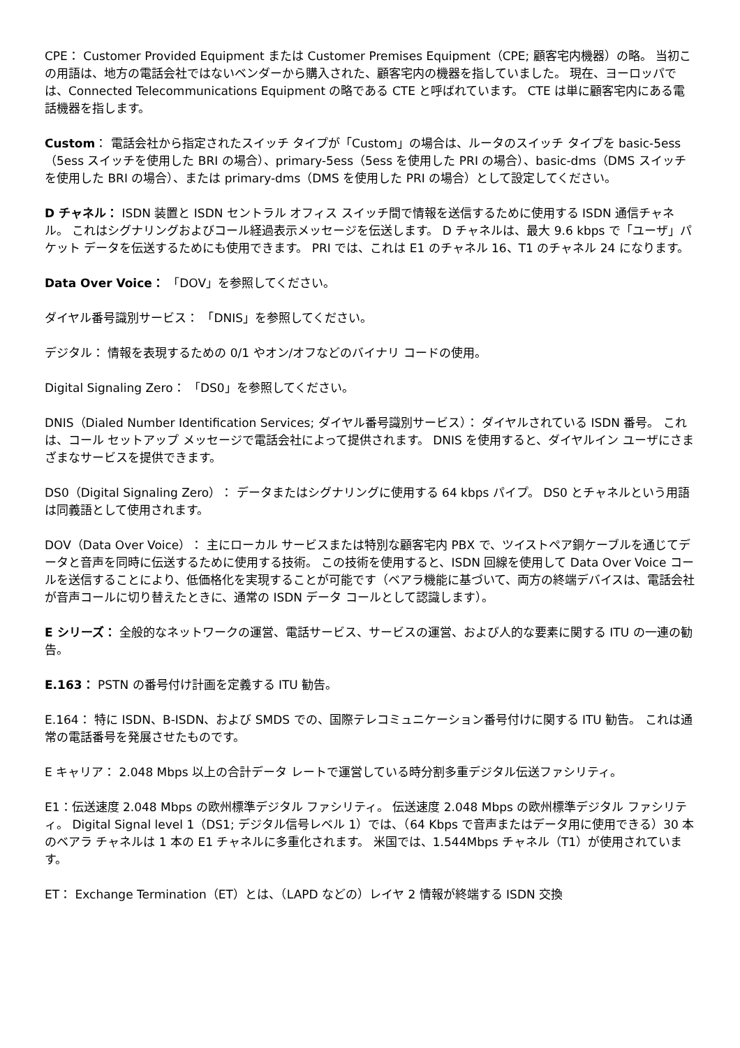CPE： Customer Provided Equipment または Customer Premises Equipment（CPE; 顧客宅内機器）の略。 当初この用語は、地方の電話会社ではないベンダーから購入された、顧客宅内の機器を指していました。 現在、ヨーロッパでは、Connected Telecommunications Equipment の略である CTE と呼ばれています。 CTE は単に顧客宅内にある電話機器を指します。
Custom： 電話会社から指定されたスイッチ タイプが「Custom」の場合は、ルータのスイッチ タイプを basic-5ess（5ess スイッチを使用した BRI の場合）、primary-5ess（5ess を使用した PRI の場合）、basic-dms（DMS スイッチを使用した BRI の場合）、または primary-dms（DMS を使用した PRI の場合）として設定してください。
D チャネル： ISDN 装置と ISDN セントラル オフィス スイッチ間で情報を送信するために使用する ISDN 通信チャネル。 これはシグナリングおよびコール経過表示メッセージを伝送します。 D チャネルは、最大 9.6 kbps で「ユーザ」パケット データを伝送するためにも使用できます。 PRI では、これは E1 のチャネル 16、T1 のチャネル 24 になります。
Data Over Voice： 「DOV」を参照してください。
ダイヤル番号識別サービス： 「DNIS」を参照してください。
デジタル： 情報を表現するための 0/1 やオン/オフなどのバイナリ コードの使用。
Digital Signaling Zero： 「DS0」を参照してください。
DNIS（Dialed Number Identification Services; ダイヤル番号識別サービス）： ダイヤルされている ISDN 番号。 これは、コール セットアップ メッセージで電話会社によって提供されます。 DNIS を使用すると、ダイヤルイン ユーザにさまざまなサービスを提供できます。
DS0（Digital Signaling Zero）： データまたはシグナリングに使用する 64 kbps パイプ。 DS0 とチャネルという用語は同義語として使用されます。
DOV（Data Over Voice）： 主にローカル サービスまたは特別な顧客宅内 PBX で、ツイストペア銅ケーブルを通じてデータと音声を同時に伝送するために使用する技術。 この技術を使用すると、ISDN 回線を使用して Data Over Voice コールを送信することにより、低価格化を実現することが可能です（ベアラ機能に基づいて、両方の終端デバイスは、電話会社が音声コールに切り替えたときに、通常の ISDN データ コールとして認識します）。
E シリーズ： 全般的なネットワークの運営、電話サービス、サービスの運営、および人的な要素に関する ITU の一連の勧告。
E.163： PSTN の番号付け計画を定義する ITU 勧告。
E.164： 特に ISDN、B-ISDN、および SMDS での、国際テレコミュニケーション番号付けに関する ITU 勧告。 これは通常の電話番号を発展させたものです。
E キャリア： 2.048 Mbps 以上の合計データ レートで運営している時分割多重デジタル伝送ファシリティ。
E1：伝送速度 2.048 Mbps の欧州標準デジタル ファシリティ。 伝送速度 2.048 Mbps の欧州標準デジタル ファシリティ。 Digital Signal level 1（DS1; デジタル信号レベル 1）では、（64 Kbps で音声またはデータ用に使用できる）30 本のベアラ チャネルは 1 本の E1 チャネルに多重化されます。 米国では、1.544Mbps チャネル（T1）が使用されています。
ET： Exchange Termination（ET）とは、（LAPD などの）レイヤ 2 情報が終端する ISDN 交換